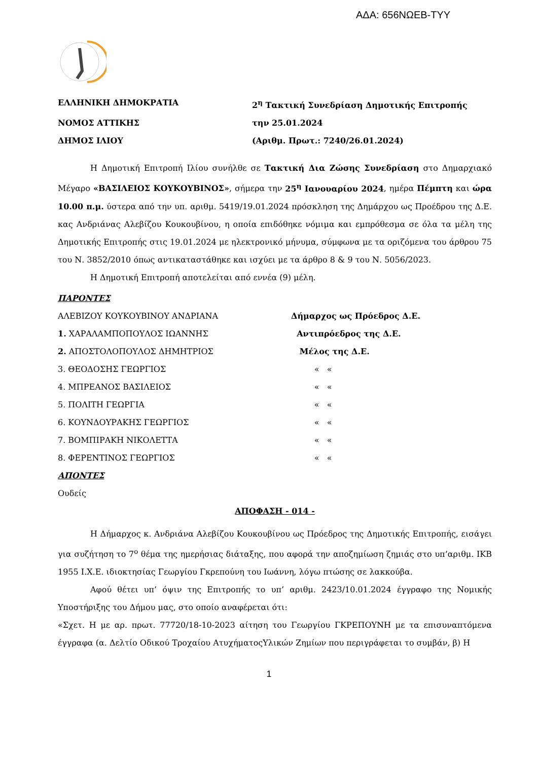ΑΔΑ: 656ΝΩΕΒ-ΤΥΥ
ΕΛΛΗΝΙΚΗ ΔΗΜΟΚΡΑΤΙΑ 2<sup>η</sup> Τακτική Συνεδρίαση Δημοτικής Επιτροπής
ΝΟΜΟΣ ΑΤΤΙΚΗΣ την 25.01.2024
ΔΗΜΟΣ ΙΛΙΟΥ (Αριθμ. Πρωτ.: 7240/26.01.2024)
Η Δημοτική Επιτροπή Ιλίου συνήλθε σε Τακτική Δια Ζώσης Συνεδρίαση στο Δημαρχιακό Μέγαρο «ΒΑΣΙΛΕΙΟΣ ΚΟΥΚΟΥΒΙΝΟΣ», σήμερα την 25<sup>η</sup> Ιανουαρίου 2024, ημέρα Πέμπτη και ώρα 10.00 π.μ. ύστερα από την υπ. αριθμ. 5419/19.01.2024 πρόσκληση της Δημάρχου ως Προέδρου της Δ.Ε. κας Ανδριάνας Αλεβίζου Κουκουβίνου, η οποία επιδόθηκε νόμιμα και εμπρόθεσμα σε όλα τα μέλη της Δημοτικής Επιτροπής στις 19.01.2024 με ηλεκτρονικό μήνυμα, σύμφωνα με τα οριζόμενα του άρθρου 75 του Ν. 3852/2010 όπως αντικαταστάθηκε και ισχύει με τα άρθρο 8 & 9 του Ν. 5056/2023.
Η Δημοτική Επιτροπή αποτελείται από εννέα (9) μέλη.
ΠΑΡΟΝΤΕΣ
ΑΛΕΒΙΖΟΥ ΚΟΥΚΟΥΒΙΝΟΥ ΑΝΔΡΙΑΝΑ Δήμαρχος ως Πρόεδρος Δ.Ε.
1. ΧΑΡΑΛΑΜΠΟΠΟΥΛΟΣ ΙΩΑΝΝΗΣ Αντιπρόεδρος της Δ.Ε.
2. ΑΠΟΣΤΟΛΟΠΟΥΛΟΣ ΔΗΜΗΤΡΙΟΣ Μέλος της Δ.Ε.
3. ΘΕΟΔΟΣΗΣ ΓΕΩΡΓΙΟΣ « «
4. ΜΠΡΕΑΝΟΣ ΒΑΣΙΛΕΙΟΣ « «
5. ΠΟΛΙΤΗ ΓΕΩΡΓΙΑ « «
6. ΚΟΥΝΔΟΥΡΑΚΗΣ ΓΕΩΡΓΙΟΣ « «
7. ΒΟΜΠΙΡΑΚΗ ΝΙΚΟΛΕΤΤΑ « «
8. ΦΕΡΕΝΤΙΝΟΣ ΓΕΩΡΓΙΟΣ « «
ΑΠΟΝΤΕΣ
Ουδείς
ΑΠΟΦΑΣΗ - 014 -
Η Δήμαρχος κ. Ανδριάνα Αλεβίζου Κουκουβίνου ως Πρόεδρος της Δημοτικής Επιτροπής, εισάγει για συζήτηση το 7<sup>ο</sup> θέμα της ημερήσιας διάταξης, που αφορά την αποζημίωση ζημιάς στο υπ’αριθμ. ΙΚΒ 1955 Ι.Χ.Ε. ιδιοκτησίας Γεωργίου Γκρεπούνη του Ιωάννη, λόγω πτώσης σε λακκούβα.
Αφού θέτει υπ’ όψιν της Επιτροπής το υπ’ αριθμ. 2423/10.01.2024 έγγραφο της Νομικής Υποστήριξης του Δήμου μας, στο οποίο αναφέρεται ότι:
«Σχετ. Η με αρ. πρωτ. 77720/18-10-2023 αίτηση του Γεωργίου ΓΚΡΕΠΟΥΝΗ με τα επισυναπτόμενα έγγραφα (α. Δελτίο Οδικού Τροχαίου ΑτυχήματοςΥλικών Ζημίων που περιγράφεται το συμβάν, β) Η
1